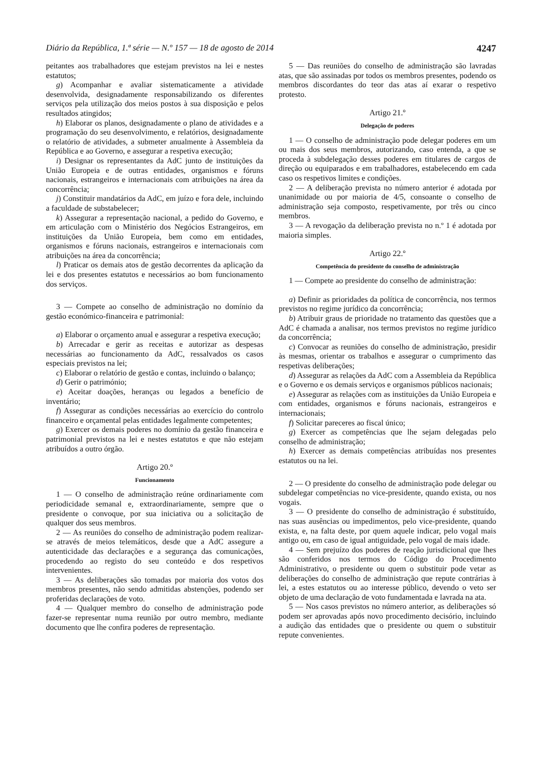Diário da República, 1.ª série — N.º 157 — 18 de agosto de 2014 4247
peitantes aos trabalhadores que estejam previstos na lei e nestes estatutos;
g) Acompanhar e avaliar sistematicamente a atividade desenvolvida, designadamente responsabilizando os diferentes serviços pela utilização dos meios postos à sua disposição e pelos resultados atingidos;
h) Elaborar os planos, designadamente o plano de atividades e a programação do seu desenvolvimento, e relatórios, designadamente o relatório de atividades, a submeter anualmente à Assembleia da República e ao Governo, e assegurar a respetiva execução;
i) Designar os representantes da AdC junto de instituições da União Europeia e de outras entidades, organismos e fóruns nacionais, estrangeiros e internacionais com atribuições na área da concorrência;
j) Constituir mandatários da AdC, em juízo e fora dele, incluindo a faculdade de substabelecer;
k) Assegurar a representação nacional, a pedido do Governo, e em articulação com o Ministério dos Negócios Estrangeiros, em instituições da União Europeia, bem como em entidades, organismos e fóruns nacionais, estrangeiros e internacionais com atribuições na área da concorrência;
l) Praticar os demais atos de gestão decorrentes da aplicação da lei e dos presentes estatutos e necessários ao bom funcionamento dos serviços.
3 — Compete ao conselho de administração no domínio da gestão económico-financeira e patrimonial:
a) Elaborar o orçamento anual e assegurar a respetiva execução;
b) Arrecadar e gerir as receitas e autorizar as despesas necessárias ao funcionamento da AdC, ressalvados os casos especiais previstos na lei;
c) Elaborar o relatório de gestão e contas, incluindo o balanço;
d) Gerir o património;
e) Aceitar doações, heranças ou legados a benefício de inventário;
f) Assegurar as condições necessárias ao exercício do controlo financeiro e orçamental pelas entidades legalmente competentes;
g) Exercer os demais poderes no domínio da gestão financeira e patrimonial previstos na lei e nestes estatutos e que não estejam atribuídos a outro órgão.
Artigo 20.º
Funcionamento
1 — O conselho de administração reúne ordinariamente com periodicidade semanal e, extraordinariamente, sempre que o presidente o convoque, por sua iniciativa ou a solicitação de qualquer dos seus membros.
2 — As reuniões do conselho de administração podem realizar-se através de meios telemáticos, desde que a AdC assegure a autenticidade das declarações e a segurança das comunicações, procedendo ao registo do seu conteúdo e dos respetivos intervenientes.
3 — As deliberações são tomadas por maioria dos votos dos membros presentes, não sendo admitidas abstenções, podendo ser proferidas declarações de voto.
4 — Qualquer membro do conselho de administração pode fazer-se representar numa reunião por outro membro, mediante documento que lhe confira poderes de representação.
5 — Das reuniões do conselho de administração são lavradas atas, que são assinadas por todos os membros presentes, podendo os membros discordantes do teor das atas aí exarar o respetivo protesto.
Artigo 21.º
Delegação de poderes
1 — O conselho de administração pode delegar poderes em um ou mais dos seus membros, autorizando, caso entenda, a que se proceda à subdelegação desses poderes em titulares de cargos de direção ou equiparados e em trabalhadores, estabelecendo em cada caso os respetivos limites e condições.
2 — A deliberação prevista no número anterior é adotada por unanimidade ou por maioria de 4/5, consoante o conselho de administração seja composto, respetivamente, por três ou cinco membros.
3 — A revogação da deliberação prevista no n.º 1 é adotada por maioria simples.
Artigo 22.º
Competência do presidente do conselho de administração
1 — Compete ao presidente do conselho de administração:
a) Definir as prioridades da política de concorrência, nos termos previstos no regime jurídico da concorrência;
b) Atribuir graus de prioridade no tratamento das questões que a AdC é chamada a analisar, nos termos previstos no regime jurídico da concorrência;
c) Convocar as reuniões do conselho de administração, presidir às mesmas, orientar os trabalhos e assegurar o cumprimento das respetivas deliberações;
d) Assegurar as relações da AdC com a Assembleia da República e o Governo e os demais serviços e organismos públicos nacionais;
e) Assegurar as relações com as instituições da União Europeia e com entidades, organismos e fóruns nacionais, estrangeiros e internacionais;
f) Solicitar pareceres ao fiscal único;
g) Exercer as competências que lhe sejam delegadas pelo conselho de administração;
h) Exercer as demais competências atribuídas nos presentes estatutos ou na lei.
2 — O presidente do conselho de administração pode delegar ou subdelegar competências no vice-presidente, quando exista, ou nos vogais.
3 — O presidente do conselho de administração é substituído, nas suas ausências ou impedimentos, pelo vice-presidente, quando exista, e, na falta deste, por quem aquele indicar, pelo vogal mais antigo ou, em caso de igual antiguidade, pelo vogal de mais idade.
4 — Sem prejuízo dos poderes de reação jurisdicional que lhes são conferidos nos termos do Código do Procedimento Administrativo, o presidente ou quem o substituir pode vetar as deliberações do conselho de administração que repute contrárias à lei, a estes estatutos ou ao interesse público, devendo o veto ser objeto de uma declaração de voto fundamentada e lavrada na ata.
5 — Nos casos previstos no número anterior, as deliberações só podem ser aprovadas após novo procedimento decisório, incluindo a audição das entidades que o presidente ou quem o substituir repute convenientes.